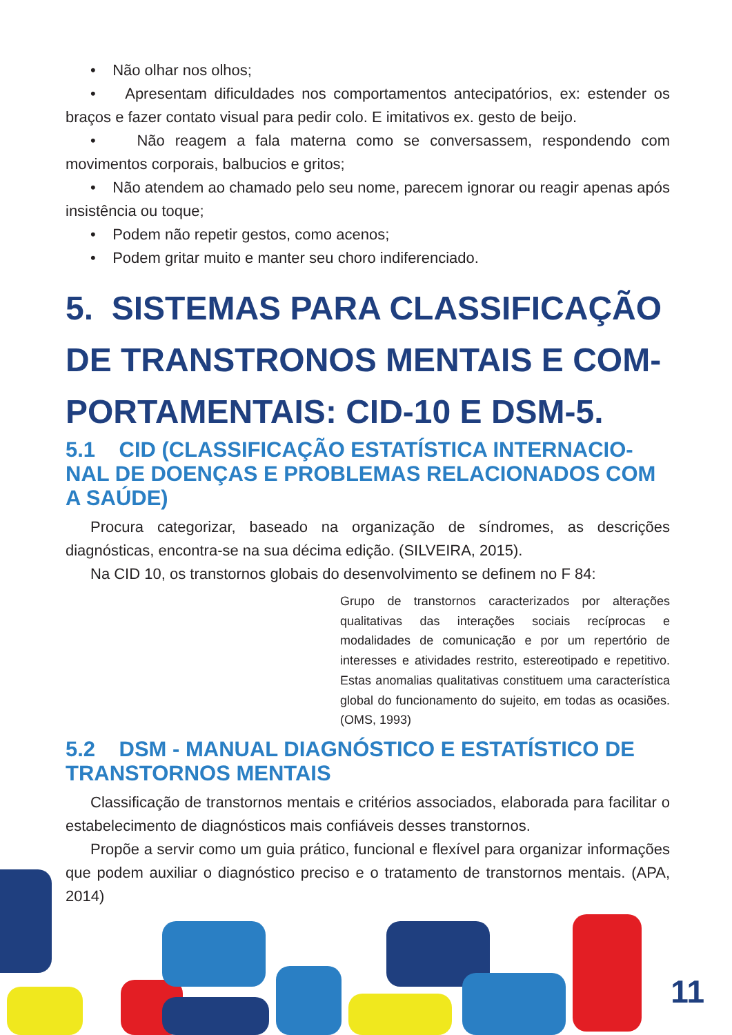• Não olhar nos olhos;
• Apresentam dificuldades nos comportamentos antecipatórios, ex: estender os braços e fazer contato visual para pedir colo. E imitativos ex. gesto de beijo.
• Não reagem a fala materna como se conversassem, respondendo com movimentos corporais, balbucios e gritos;
• Não atendem ao chamado pelo seu nome, parecem ignorar ou reagir apenas após insistência ou toque;
• Podem não repetir gestos, como acenos;
• Podem gritar muito e manter seu choro indiferenciado.
5. SISTEMAS PARA CLASSIFICAÇÃO DE TRANSTRONOS MENTAIS E COM-PORTAMENTAIS: CID-10 E DSM-5.
5.1 CID (CLASSIFICAÇÃO ESTATÍSTICA INTERNACIO-NAL DE DOENÇAS E PROBLEMAS RELACIONADOS COM A SAÚDE)
Procura categorizar, baseado na organização de síndromes, as descrições diagnósticas, encontra-se na sua décima edição. (SILVEIRA, 2015).
Na CID 10, os transtornos globais do desenvolvimento se definem no F 84:
Grupo de transtornos caracterizados por alterações qualitativas das interações sociais recíprocas e modalidades de comunicação e por um repertório de interesses e atividades restrito, estereotipado e repetitivo. Estas anomalias qualitativas constituem uma característica global do funcionamento do sujeito, em todas as ocasiões. (OMS, 1993)
5.2 DSM - MANUAL DIAGNÓSTICO E ESTATÍSTICO DE TRANSTORNOS MENTAIS
Classificação de transtornos mentais e critérios associados, elaborada para facilitar o estabelecimento de diagnósticos mais confiáveis desses transtornos.
Propõe a servir como um guia prático, funcional e flexível para organizar informações que podem auxiliar o diagnóstico preciso e o tratamento de transtornos mentais. (APA, 2014)
11